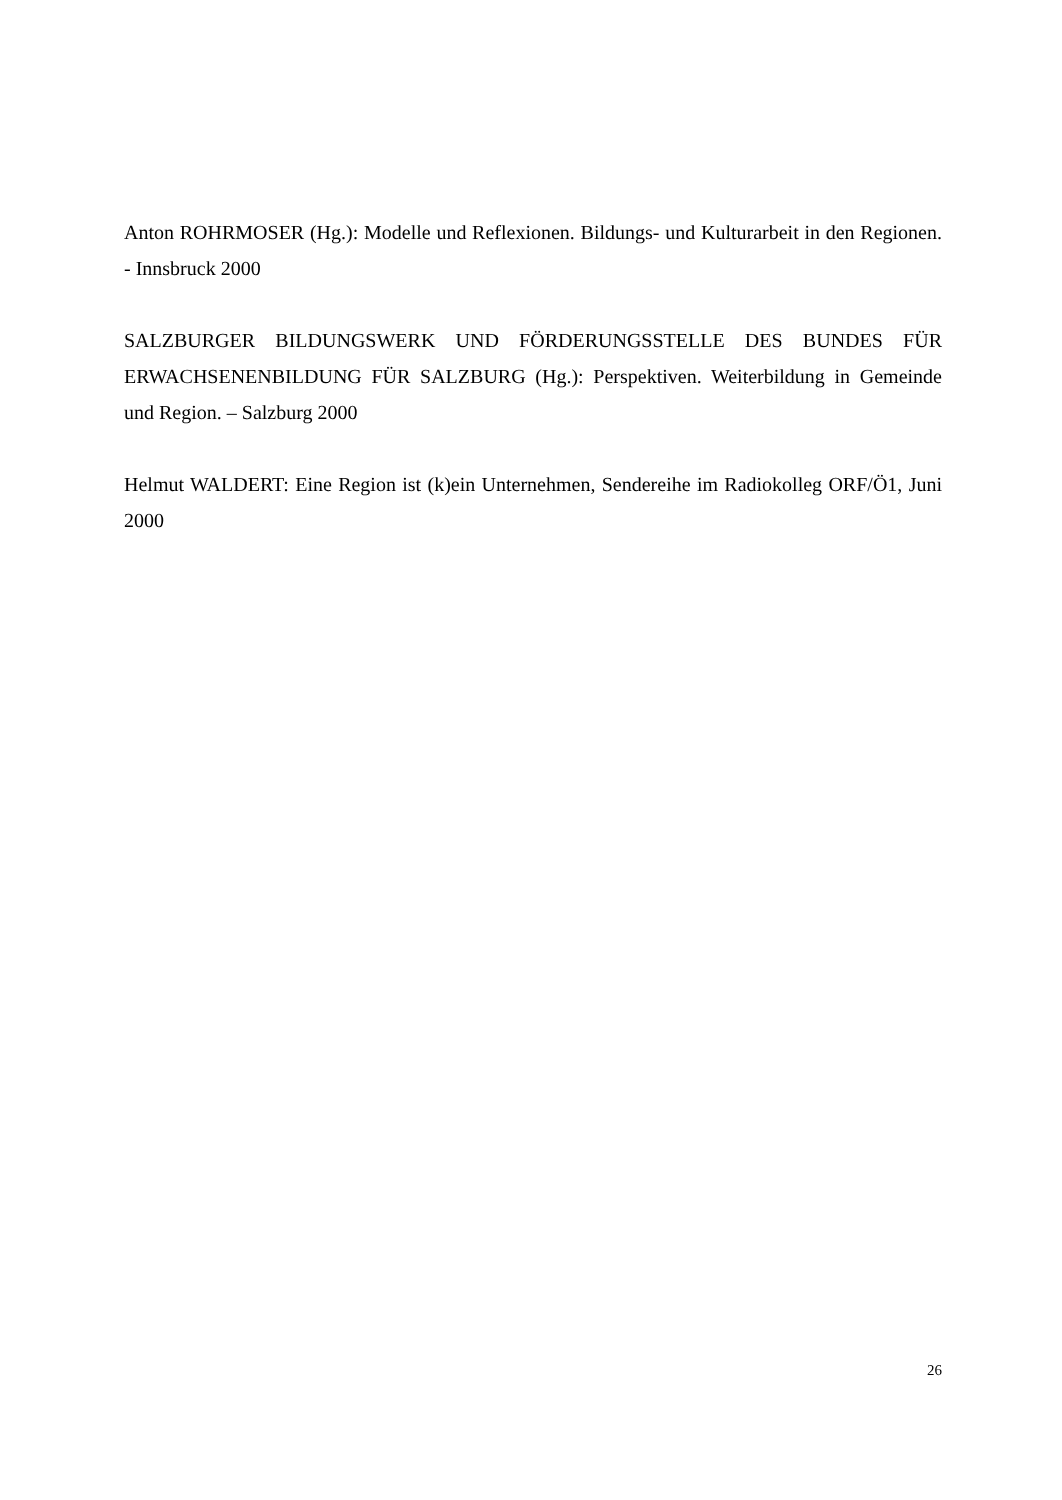Anton ROHRMOSER (Hg.): Modelle und Reflexionen. Bildungs- und Kulturarbeit in den Regionen. - Innsbruck 2000
SALZBURGER BILDUNGSWERK UND FÖRDERUNGSSTELLE DES BUNDES FÜR ERWACHSENENBILDUNG FÜR SALZBURG (Hg.): Perspektiven. Weiterbildung in Gemeinde und Region. – Salzburg 2000
Helmut WALDERT: Eine Region ist (k)ein Unternehmen, Sendereihe im Radiokolleg ORF/Ö1, Juni 2000
26